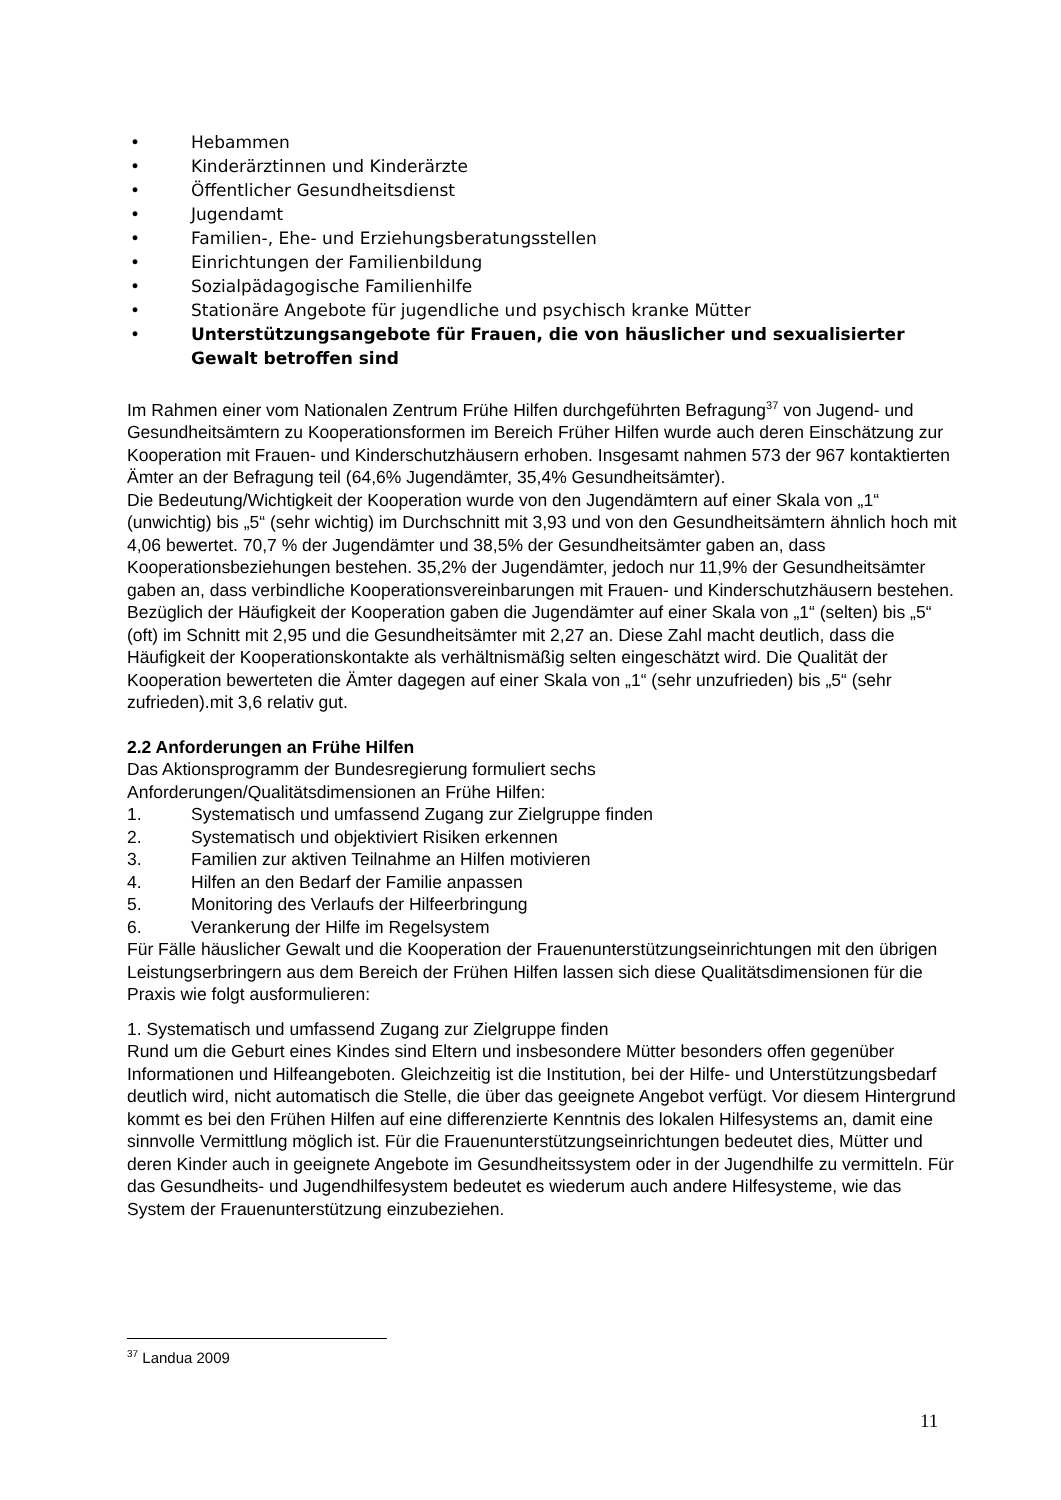• Hebammen
• Kinderärztinnen und Kinderärzte
• Öffentlicher Gesundheitsdienst
• Jugendamt
• Familien-, Ehe- und Erziehungsberatungsstellen
• Einrichtungen der Familienbildung
• Sozialpädagogische Familienhilfe
• Stationäre Angebote für jugendliche und psychisch kranke Mütter
• Unterstützungsangebote für Frauen, die von häuslicher und sexualisierter Gewalt betroffen sind
Im Rahmen einer vom Nationalen Zentrum Frühe Hilfen durchgeführten Befragung<sup>37</sup> von Jugend- und Gesundheitsämtern zu Kooperationsformen im Bereich Früher Hilfen wurde auch deren Einschätzung zur Kooperation mit Frauen- und Kinderschutzhäusern erhoben. Insgesamt nahmen 573 der 967 kontaktierten Ämter an der Befragung teil (64,6% Jugendämter, 35,4% Gesundheitsämter).
Die Bedeutung/Wichtigkeit der Kooperation wurde von den Jugendämtern auf einer Skala von „1“ (unwichtig) bis „5“ (sehr wichtig) im Durchschnitt mit 3,93 und von den Gesundheitsämtern ähnlich hoch mit 4,06 bewertet. 70,7 % der Jugendämter und 38,5% der Gesundheitsämter gaben an, dass Kooperationsbeziehungen bestehen. 35,2% der Jugendämter, jedoch nur 11,9% der Gesundheitsämter gaben an, dass verbindliche Kooperationsvereinbarungen mit Frauen- und Kinderschutzhäusern bestehen. Bezüglich der Häufigkeit der Kooperation gaben die Jugendämter auf einer Skala von „1“ (selten) bis „5“ (oft) im Schnitt mit 2,95 und die Gesundheitsämter mit 2,27 an. Diese Zahl macht deutlich, dass die Häufigkeit der Kooperationskontakte als verhältnismäßig selten eingeschätzt wird. Die Qualität der Kooperation bewerteten die Ämter dagegen auf einer Skala von „1“ (sehr unzufrieden) bis „5“ (sehr zufrieden).mit 3,6 relativ gut.
2.2 Anforderungen an Frühe Hilfen
Das Aktionsprogramm der Bundesregierung formuliert sechs
Anforderungen/Qualitätsdimensionen an Frühe Hilfen:
1. Systematisch und umfassend Zugang zur Zielgruppe finden
2. Systematisch und objektiviert Risiken erkennen
3. Familien zur aktiven Teilnahme an Hilfen motivieren
4. Hilfen an den Bedarf der Familie anpassen
5. Monitoring des Verlaufs der Hilfeerbringung
6. Verankerung der Hilfe im Regelsystem
Für Fälle häuslicher Gewalt und die Kooperation der Frauenunterstützungseinrichtungen mit den übrigen Leistungserbringern aus dem Bereich der Frühen Hilfen lassen sich diese Qualitätsdimensionen für die Praxis wie folgt ausformulieren:
1. Systematisch und umfassend Zugang zur Zielgruppe finden
Rund um die Geburt eines Kindes sind Eltern und insbesondere Mütter besonders offen gegenüber Informationen und Hilfeangeboten. Gleichzeitig ist die Institution, bei der Hilfe- und Unterstützungsbedarf deutlich wird, nicht automatisch die Stelle, die über das geeignete Angebot verfügt. Vor diesem Hintergrund kommt es bei den Frühen Hilfen auf eine differenzierte Kenntnis des lokalen Hilfesystems an, damit eine sinnvolle Vermittlung möglich ist. Für die Frauenunterstützungseinrichtungen bedeutet dies, Mütter und deren Kinder auch in geeignete Angebote im Gesundheitssystem oder in der Jugendhilfe zu vermitteln. Für das Gesundheits- und Jugendhilfesystem bedeutet es wiederum auch andere Hilfesysteme, wie das System der Frauenunterstützung einzubeziehen.
<sup>37</sup> Landua 2009
11